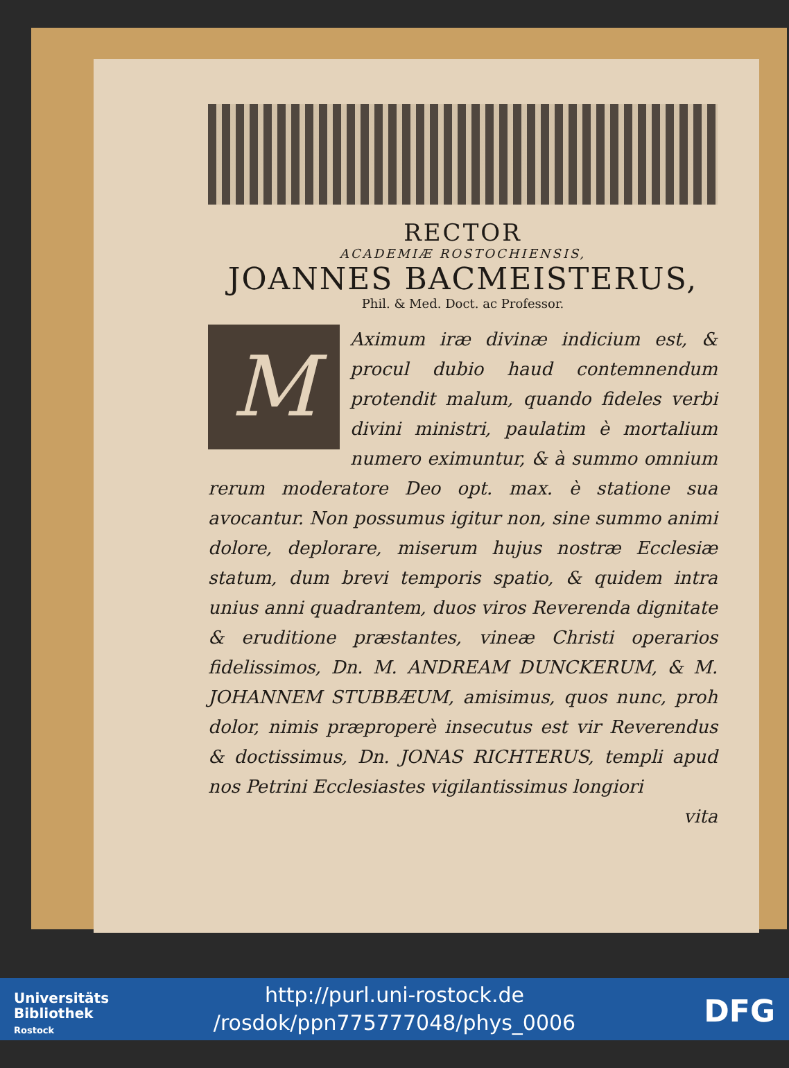RECTOR
ACADEMIÆ ROSTOCHIENSIS,
JOANNES BACMEISTERUS,
Phil. & Med. Doct. ac Professor.
MAximum iræ divinæ indicium est, & procul dubio haud contemnendum protendit malum, quando fideles verbi divini ministri, paulatim è mortalium numero eximuntur, & à summo omnium rerum moderatore Deo opt. max. è statione sua avocantur. Non possumus igitur non, sine summo animi dolore, deplorare, miserum hujus nostræ Ecclesiæ statum, dum brevi temporis spatio, & quidem intra unius anni quadrantem, duos viros Reverenda dignitate & eruditione præstantes, vineæ Christi operarios fidelissimos, Dn. M. ANDREAM DUNCKERUM, & M. JOHANNEM STUBBÆUM, amisimus, quos nunc, proh dolor, nimis præproperè insecutus est vir Reverendus & doctissimus, Dn. JONAS RICHTERUS, templi apud nos Petrini Ecclesiastes vigilantissimus longiori
vita
Universitäts
Bibliothek
Rostock
http://purl.uni-rostock.de
/rosdok/ppn775777048/phys_0006
DFG